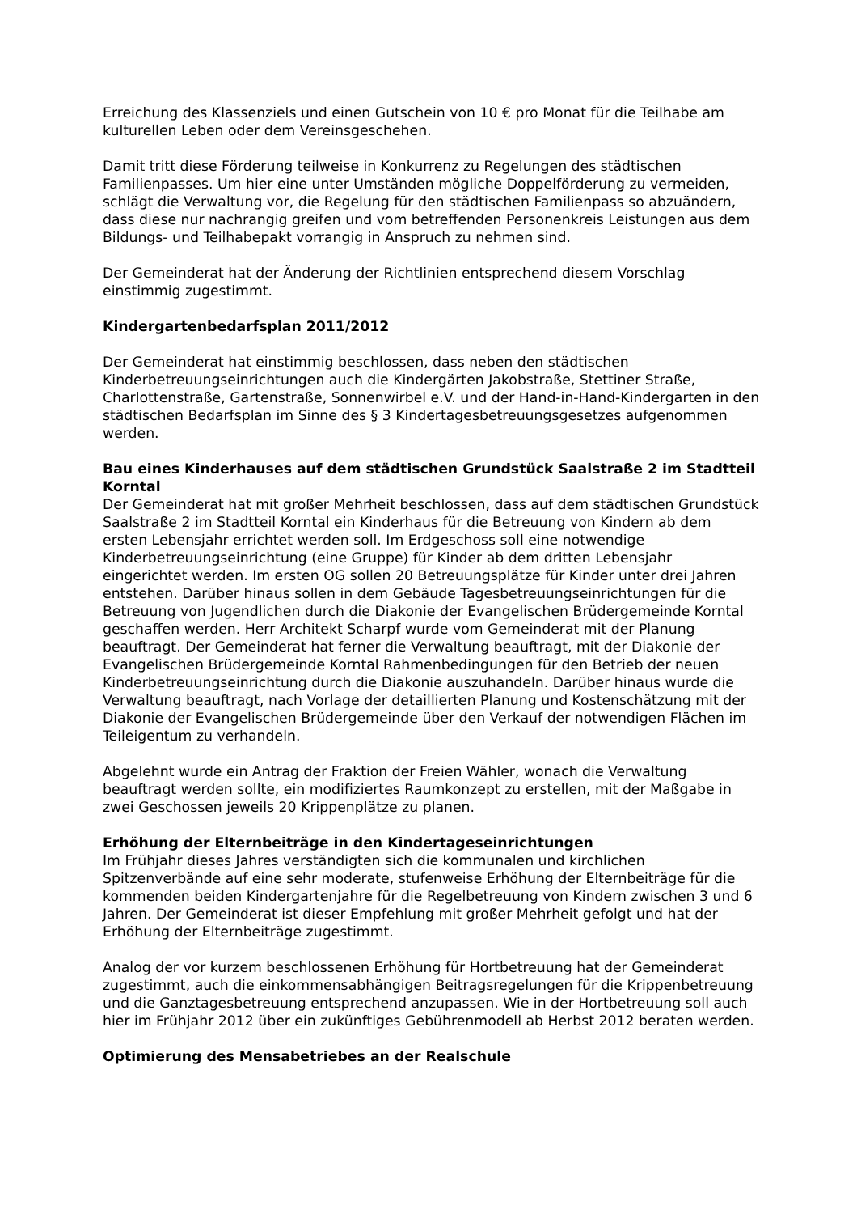Erreichung des Klassenziels und einen Gutschein von 10 € pro Monat für die Teilhabe am kulturellen Leben oder dem Vereinsgeschehen.
Damit tritt diese Förderung teilweise in Konkurrenz zu Regelungen des städtischen Familienpasses. Um hier eine unter Umständen mögliche Doppelförderung zu vermeiden, schlägt die Verwaltung vor, die Regelung für den städtischen Familienpass so abzuändern, dass diese nur nachrangig greifen und vom betreffenden Personenkreis Leistungen aus dem Bildungs- und Teilhabepakt vorrangig in Anspruch zu nehmen sind.
Der Gemeinderat hat der Änderung der Richtlinien entsprechend diesem Vorschlag einstimmig zugestimmt.
Kindergartenbedarfsplan 2011/2012
Der Gemeinderat hat einstimmig beschlossen, dass neben den städtischen Kinderbetreuungseinrichtungen auch die Kindergärten Jakobstraße, Stettiner Straße, Charlottenstraße, Gartenstraße, Sonnenwirbel e.V. und der Hand-in-Hand-Kindergarten in den städtischen Bedarfsplan im Sinne des § 3 Kindertagesbetreuungsgesetzes aufgenommen werden.
Bau eines Kinderhauses auf dem städtischen Grundstück Saalstraße 2 im Stadtteil Korntal
Der Gemeinderat hat mit großer Mehrheit beschlossen, dass auf dem städtischen Grundstück Saalstraße 2 im Stadtteil Korntal ein Kinderhaus für die Betreuung von Kindern ab dem ersten Lebensjahr errichtet werden soll. Im Erdgeschoss soll eine notwendige Kinderbetreuungseinrichtung (eine Gruppe) für Kinder ab dem dritten Lebensjahr eingerichtet werden. Im ersten OG sollen 20 Betreuungsplätze für Kinder unter drei Jahren entstehen. Darüber hinaus sollen in dem Gebäude Tagesbetreuungseinrichtungen für die Betreuung von Jugendlichen durch die Diakonie der Evangelischen Brüdergemeinde Korntal geschaffen werden. Herr Architekt Scharpf wurde vom Gemeinderat mit der Planung beauftragt. Der Gemeinderat hat ferner die Verwaltung beauftragt, mit der Diakonie der Evangelischen Brüdergemeinde Korntal Rahmenbedingungen für den Betrieb der neuen Kinderbetreuungseinrichtung durch die Diakonie auszuhandeln. Darüber hinaus wurde die Verwaltung beauftragt, nach Vorlage der detaillierten Planung und Kostenschätzung mit der Diakonie der Evangelischen Brüdergemeinde über den Verkauf der notwendigen Flächen im Teileigentum zu verhandeln.
Abgelehnt wurde ein Antrag der Fraktion der Freien Wähler, wonach die Verwaltung beauftragt werden sollte, ein modifiziertes Raumkonzept zu erstellen, mit der Maßgabe in zwei Geschossen jeweils 20 Krippenplätze zu planen.
Erhöhung der Elternbeiträge in den Kindertageseinrichtungen
Im Frühjahr dieses Jahres verständigten sich die kommunalen und kirchlichen Spitzenverbände auf eine sehr moderate, stufenweise Erhöhung der Elternbeiträge für die kommenden beiden Kindergartenjahre für die Regelbetreuung von Kindern zwischen 3 und 6 Jahren. Der Gemeinderat ist dieser Empfehlung mit großer Mehrheit gefolgt und hat der Erhöhung der Elternbeiträge zugestimmt.
Analog der vor kurzem beschlossenen Erhöhung für Hortbetreuung hat der Gemeinderat zugestimmt, auch die einkommensabhängigen Beitragsregelungen für die Krippenbetreuung und die Ganztagesbetreuung entsprechend anzupassen. Wie in der Hortbetreuung soll auch hier im Frühjahr 2012 über ein zukünftiges Gebührenmodell ab Herbst 2012 beraten werden.
Optimierung des Mensabetriebes an der Realschule